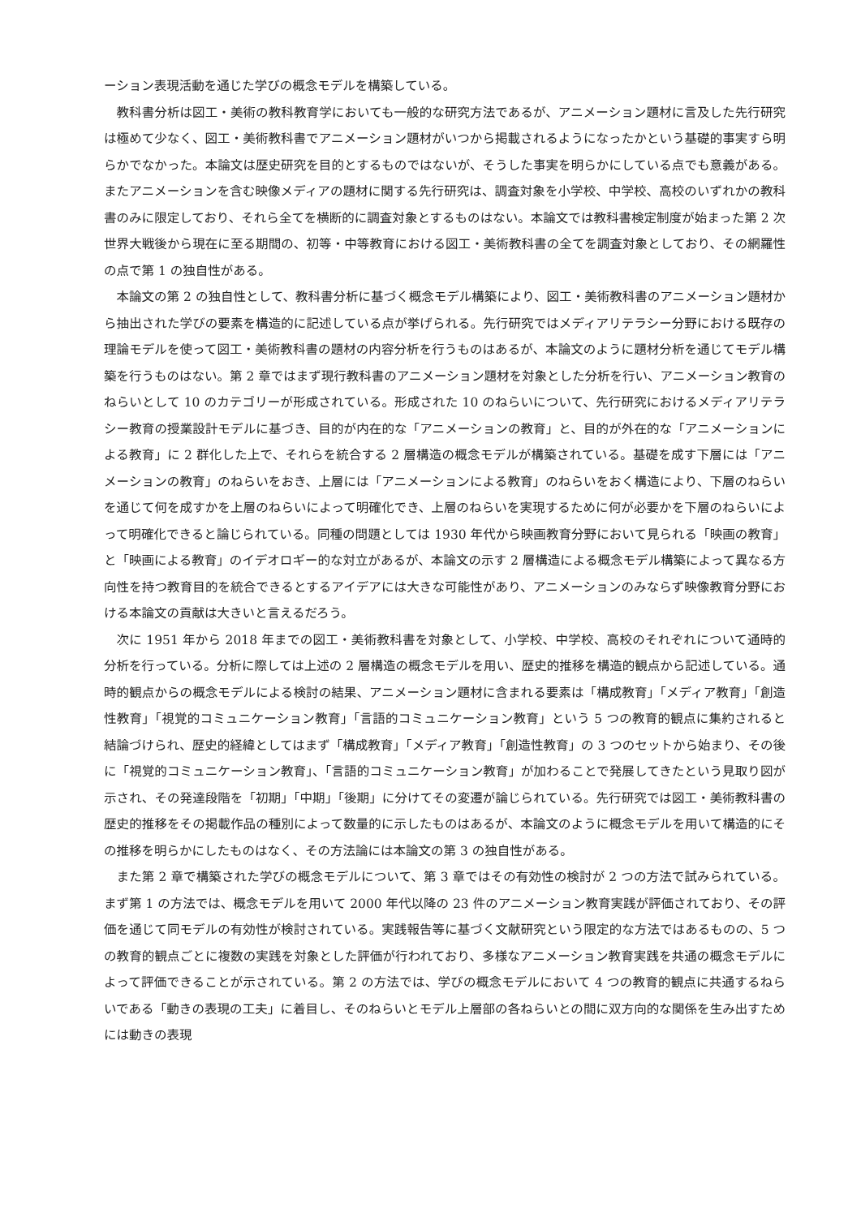ーション表現活動を通じた学びの概念モデルを構築している。
教科書分析は図工・美術の教科教育学においても一般的な研究方法であるが、アニメーション題材に言及した先行研究は極めて少なく、図工・美術教科書でアニメーション題材がいつから掲載されるようになったかという基礎的事実すら明らかでなかった。本論文は歴史研究を目的とするものではないが、そうした事実を明らかにしている点でも意義がある。またアニメーションを含む映像メディアの題材に関する先行研究は、調査対象を小学校、中学校、高校のいずれかの教科書のみに限定しており、それら全てを横断的に調査対象とするものはない。本論文では教科書検定制度が始まった第 2 次世界大戦後から現在に至る期間の、初等・中等教育における図工・美術教科書の全てを調査対象としており、その網羅性の点で第 1 の独自性がある。
本論文の第 2 の独自性として、教科書分析に基づく概念モデル構築により、図工・美術教科書のアニメーション題材から抽出された学びの要素を構造的に記述している点が挙げられる。先行研究ではメディアリテラシー分野における既存の理論モデルを使って図工・美術教科書の題材の内容分析を行うものはあるが、本論文のように題材分析を通じてモデル構築を行うものはない。第 2 章ではまず現行教科書のアニメーション題材を対象とした分析を行い、アニメーション教育のねらいとして 10 のカテゴリーが形成されている。形成された 10 のねらいについて、先行研究におけるメディアリテラシー教育の授業設計モデルに基づき、目的が内在的な「アニメーションの教育」と、目的が外在的な「アニメーションによる教育」に 2 群化した上で、それらを統合する 2 層構造の概念モデルが構築されている。基礎を成す下層には「アニメーションの教育」のねらいをおき、上層には「アニメーションによる教育」のねらいをおく構造により、下層のねらいを通じて何を成すかを上層のねらいによって明確化でき、上層のねらいを実現するために何が必要かを下層のねらいによって明確化できると論じられている。同種の問題としては 1930 年代から映画教育分野において見られる「映画の教育」と「映画による教育」のイデオロギー的な対立があるが、本論文の示す 2 層構造による概念モデル構築によって異なる方向性を持つ教育目的を統合できるとするアイデアには大きな可能性があり、アニメーションのみならず映像教育分野における本論文の貢献は大きいと言えるだろう。
次に 1951 年から 2018 年までの図工・美術教科書を対象として、小学校、中学校、高校のそれぞれについて通時的分析を行っている。分析に際しては上述の 2 層構造の概念モデルを用い、歴史的推移を構造的観点から記述している。通時的観点からの概念モデルによる検討の結果、アニメーション題材に含まれる要素は「構成教育」「メディア教育」「創造性教育」「視覚的コミュニケーション教育」「言語的コミュニケーション教育」という 5 つの教育的観点に集約されると結論づけられ、歴史的経緯としてはまず「構成教育」「メディア教育」「創造性教育」の 3 つのセットから始まり、その後に「視覚的コミュニケーション教育」、「言語的コミュニケーション教育」が加わることで発展してきたという見取り図が示され、その発達段階を「初期」「中期」「後期」に分けてその変遷が論じられている。先行研究では図工・美術教科書の歴史的推移をその掲載作品の種別によって数量的に示したものはあるが、本論文のように概念モデルを用いて構造的にその推移を明らかにしたものはなく、その方法論には本論文の第 3 の独自性がある。
また第 2 章で構築された学びの概念モデルについて、第 3 章ではその有効性の検討が 2 つの方法で試みられている。まず第 1 の方法では、概念モデルを用いて 2000 年代以降の 23 件のアニメーション教育実践が評価されており、その評価を通じて同モデルの有効性が検討されている。実践報告等に基づく文献研究という限定的な方法ではあるものの、5 つの教育的観点ごとに複数の実践を対象とした評価が行われており、多様なアニメーション教育実践を共通の概念モデルによって評価できることが示されている。第 2 の方法では、学びの概念モデルにおいて 4 つの教育的観点に共通するねらいである「動きの表現の工夫」に着目し、そのねらいとモデル上層部の各ねらいとの間に双方向的な関係を生み出すためには動きの表現